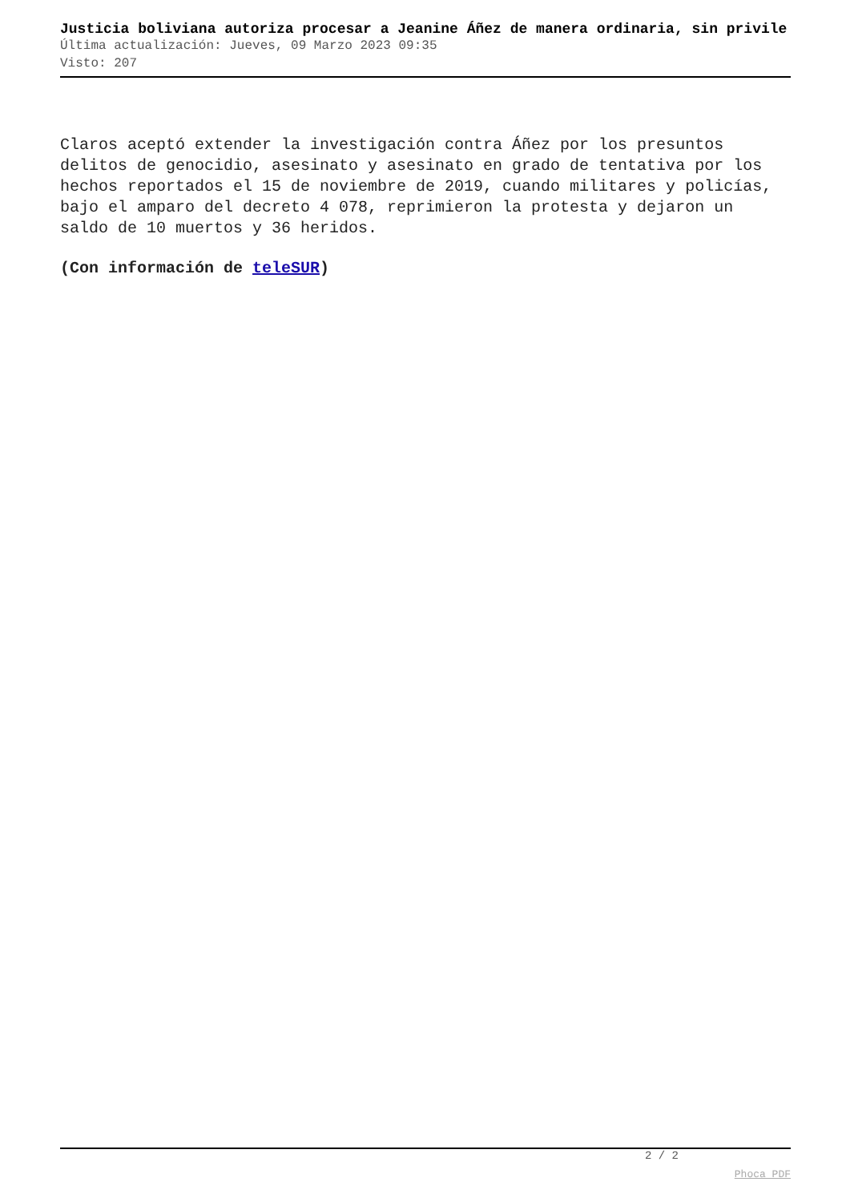Justicia boliviana autoriza procesar a Jeanine Áñez de manera ordinaria, sin privile
Última actualización: Jueves, 09 Marzo 2023 09:35
Visto: 207
Claros aceptó extender la investigación contra Áñez por los presuntos delitos de genocidio, asesinato y asesinato en grado de tentativa por los hechos reportados el 15 de noviembre de 2019, cuando militares y policías, bajo el amparo del decreto 4 078, reprimieron la protesta y dejaron un saldo de 10 muertos y 36 heridos.
(Con información de teleSUR)
2 / 2
Phoca PDF